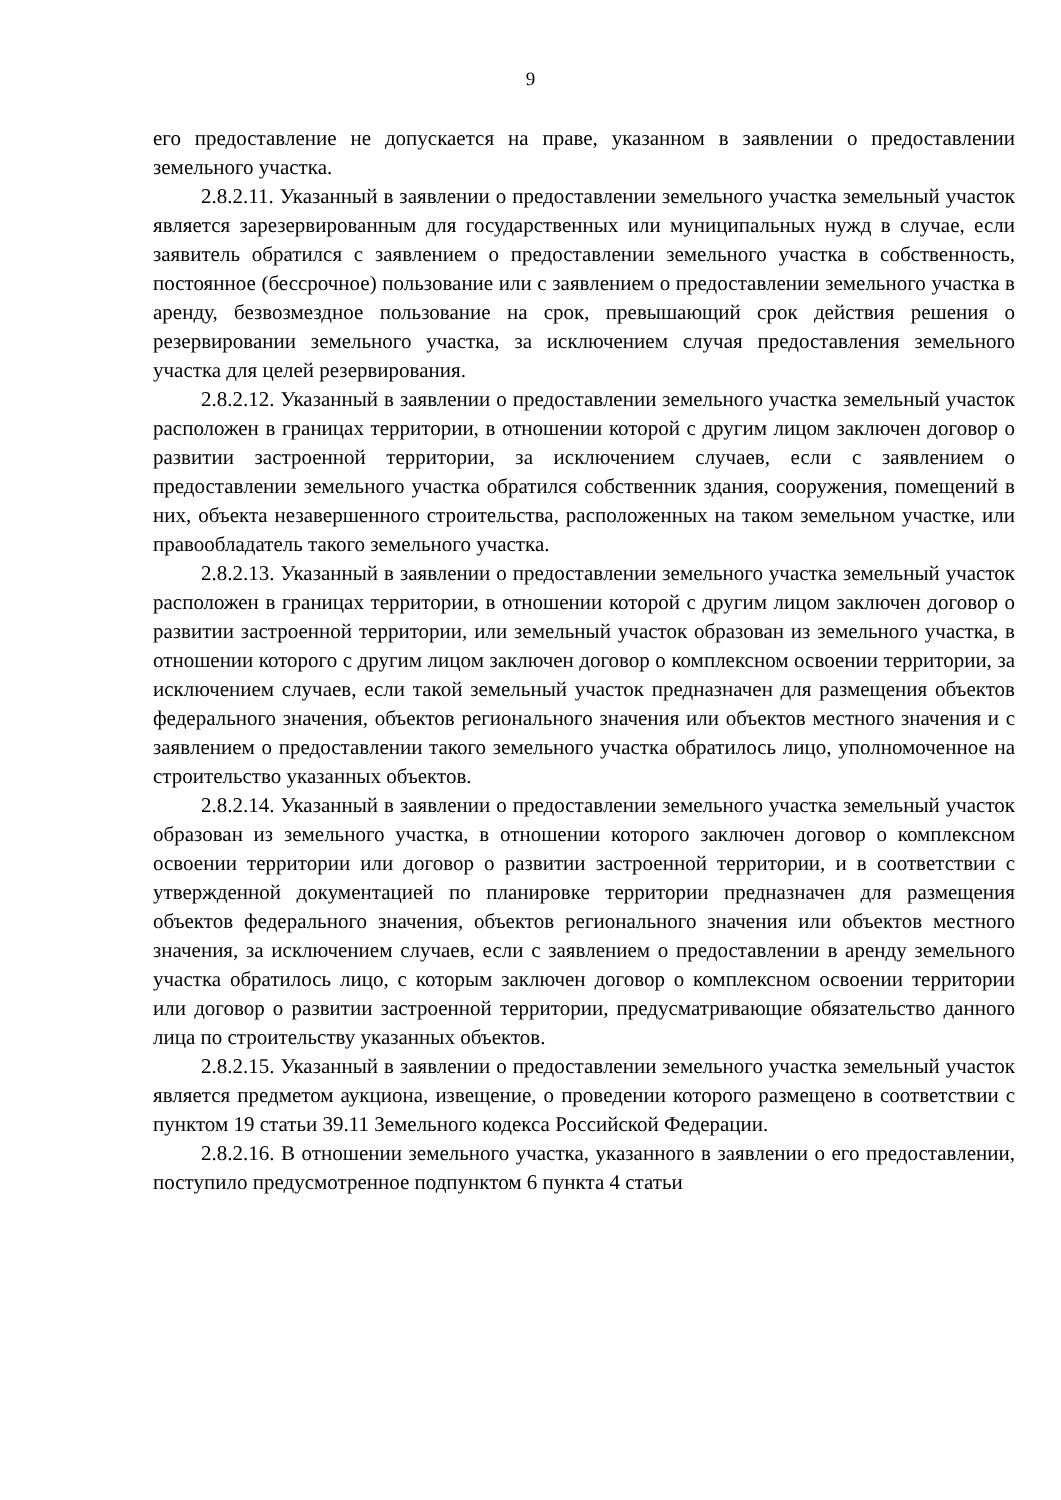9
его предоставление не допускается на праве, указанном в заявлении о предоставлении земельного участка.
2.8.2.11. Указанный в заявлении о предоставлении земельного участка земельный участок является зарезервированным для государственных или муниципальных нужд в случае, если заявитель обратился с заявлением о предоставлении земельного участка в собственность, постоянное (бессрочное) пользование или с заявлением о предоставлении земельного участка в аренду, безвозмездное пользование на срок, превышающий срок действия решения о резервировании земельного участка, за исключением случая предоставления земельного участка для целей резервирования.
2.8.2.12. Указанный в заявлении о предоставлении земельного участка земельный участок расположен в границах территории, в отношении которой с другим лицом заключен договор о развитии застроенной территории, за исключением случаев, если с заявлением о предоставлении земельного участка обратился собственник здания, сооружения, помещений в них, объекта незавершенного строительства, расположенных на таком земельном участке, или правообладатель такого земельного участка.
2.8.2.13. Указанный в заявлении о предоставлении земельного участка земельный участок расположен в границах территории, в отношении которой с другим лицом заключен договор о развитии застроенной территории, или земельный участок образован из земельного участка, в отношении которого с другим лицом заключен договор о комплексном освоении территории, за исключением случаев, если такой земельный участок предназначен для размещения объектов федерального значения, объектов регионального значения или объектов местного значения и с заявлением о предоставлении такого земельного участка обратилось лицо, уполномоченное на строительство указанных объектов.
2.8.2.14. Указанный в заявлении о предоставлении земельного участка земельный участок образован из земельного участка, в отношении которого заключен договор о комплексном освоении территории или договор о развитии застроенной территории, и в соответствии с утвержденной документацией по планировке территории предназначен для размещения объектов федерального значения, объектов регионального значения или объектов местного значения, за исключением случаев, если с заявлением о предоставлении в аренду земельного участка обратилось лицо, с которым заключен договор о комплексном освоении территории или договор о развитии застроенной территории, предусматривающие обязательство данного лица по строительству указанных объектов.
2.8.2.15. Указанный в заявлении о предоставлении земельного участка земельный участок является предметом аукциона, извещение, о проведении которого размещено в соответствии с пунктом 19 статьи 39.11 Земельного кодекса Российской Федерации.
2.8.2.16. В отношении земельного участка, указанного в заявлении о его предоставлении, поступило предусмотренное подпунктом 6 пункта 4 статьи